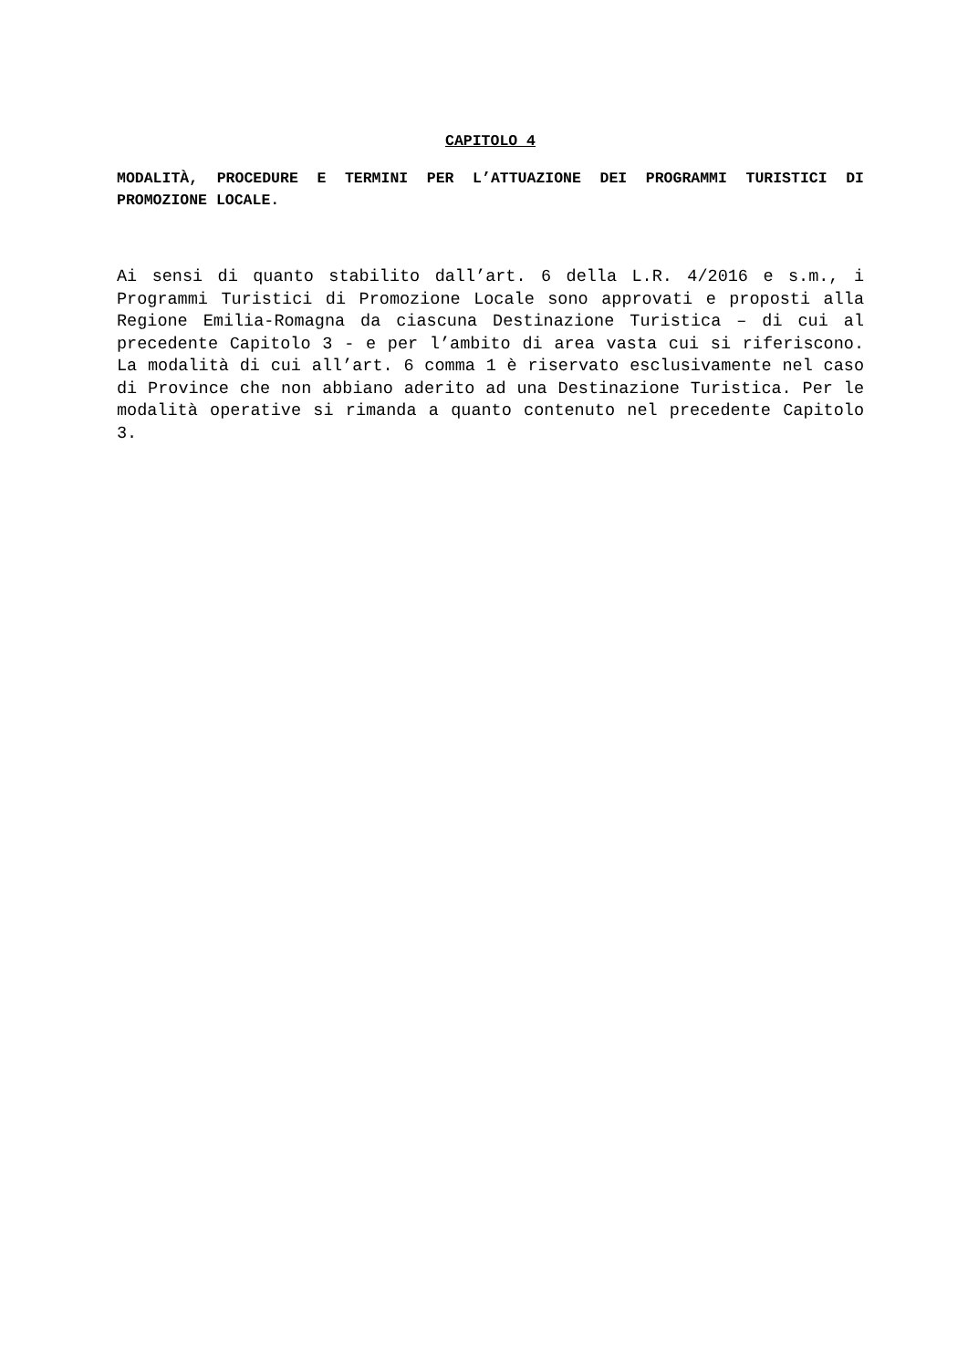CAPITOLO 4
MODALITÀ, PROCEDURE E TERMINI PER L’ATTUAZIONE DEI PROGRAMMI TURISTICI DI PROMOZIONE LOCALE.
Ai sensi di quanto stabilito dall’art. 6 della L.R. 4/2016 e s.m., i Programmi Turistici di Promozione Locale sono approvati e proposti alla Regione Emilia-Romagna da ciascuna Destinazione Turistica – di cui al precedente Capitolo 3 - e per l’ambito di area vasta cui si riferiscono. La modalità di cui all’art. 6 comma 1 è riservato esclusivamente nel caso di Province che non abbiano aderito ad una Destinazione Turistica. Per le modalità operative si rimanda a quanto contenuto nel precedente Capitolo 3.